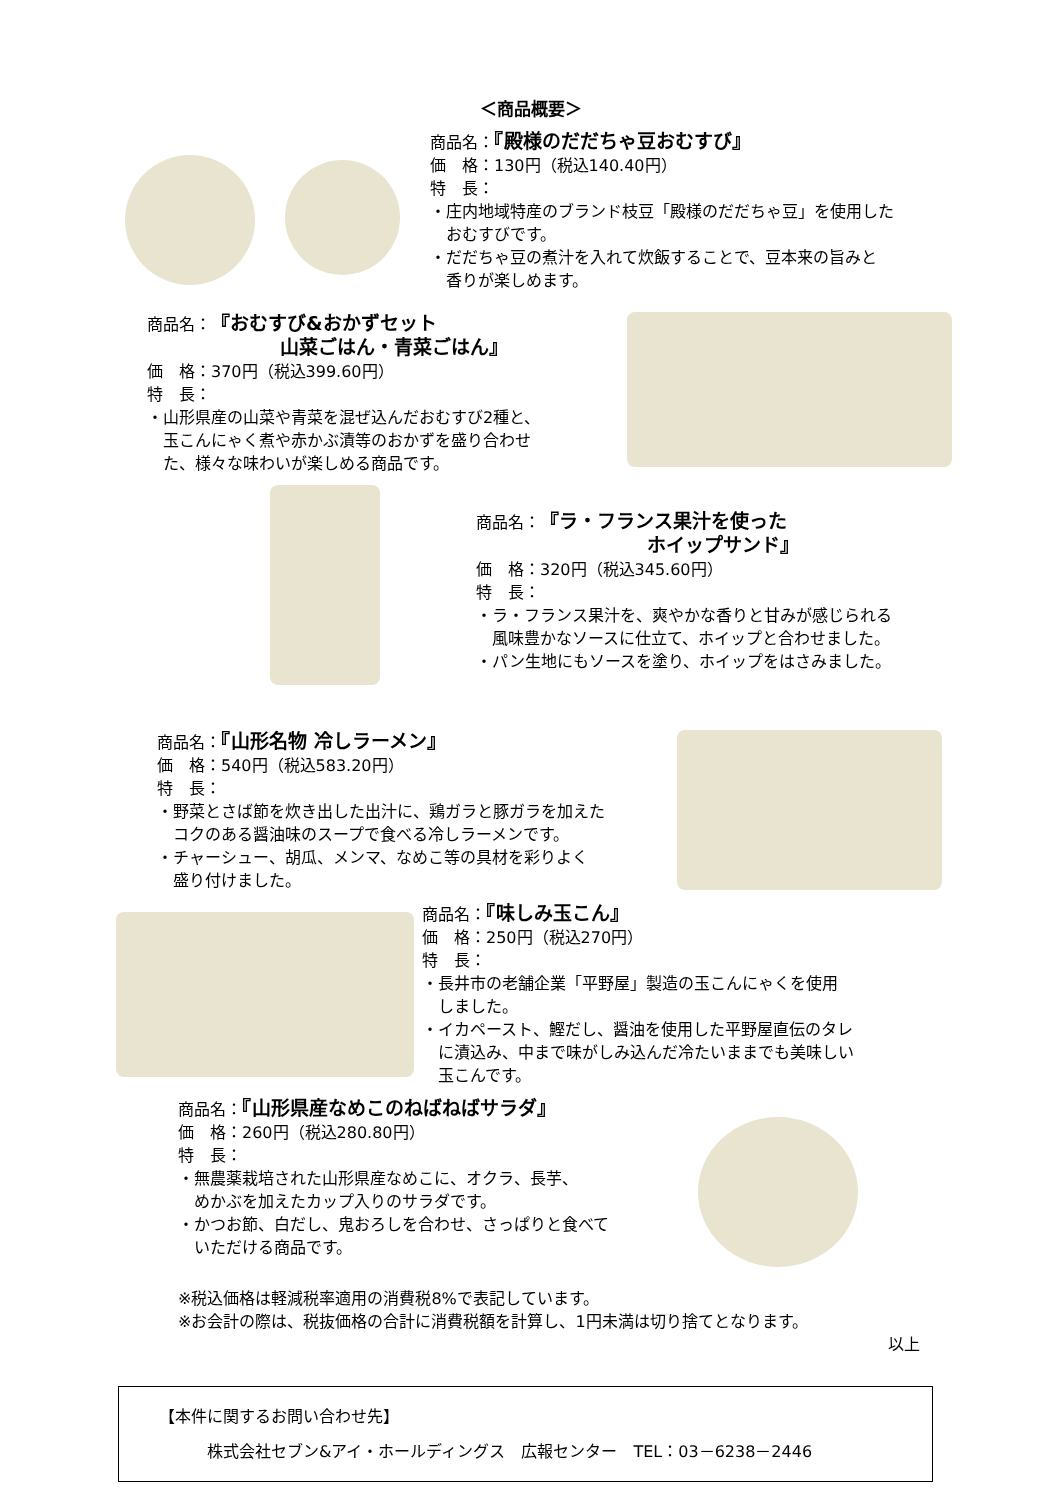＜商品概要＞
商品名：『殿様のだだちゃ豆おむすび』
価　格：130円（税込140.40円）
特　長：
・庄内地域特産のブランド枝豆「殿様のだだちゃ豆」を使用した
　おむすびです。
・だだちゃ豆の煮汁を入れて炊飯することで、豆本来の旨みと
　香りが楽しめます。
商品名：『おむすび&おかずセット
　　　　　　　山菜ごはん・青菜ごはん』
価　格：370円（税込399.60円）
特　長：
・山形県産の山菜や青菜を混ぜ込んだおむすび2種と、
　玉こんにゃく煮や赤かぶ漬等のおかずを盛り合わせ
　た、様々な味わいが楽しめる商品です。
商品名：『ラ・フランス果汁を使った
　　　　　　　　　ホイップサンド』
価　格：320円（税込345.60円）
特　長：
・ラ・フランス果汁を、爽やかな香りと甘みが感じられる
　風味豊かなソースに仕立て、ホイップと合わせました。
・パン生地にもソースを塗り、ホイップをはさみました。
商品名：『山形名物 冷しラーメン』
価　格：540円（税込583.20円）
特　長：
・野菜とさば節を炊き出した出汁に、鶏ガラと豚ガラを加えた
　コクのある醤油味のスープで食べる冷しラーメンです。
・チャーシュー、胡瓜、メンマ、なめこ等の具材を彩りよく
　盛り付けました。
商品名：『味しみ玉こん』
価　格：250円（税込270円）
特　長：
・長井市の老舗企業「平野屋」製造の玉こんにゃくを使用
　しました。
・イカペースト、鰹だし、醤油を使用した平野屋直伝のタレ
　に漬込み、中まで味がしみ込んだ冷たいままでも美味しい
　玉こんです。
商品名：『山形県産なめこのねばねばサラダ』
価　格：260円（税込280.80円）
特　長：
・無農薬栽培された山形県産なめこに、オクラ、長芋、
　めかぶを加えたカップ入りのサラダです。
・かつお節、白だし、鬼おろしを合わせ、さっぱりと食べて
　いただける商品です。
※税込価格は軽減税率適用の消費税8%で表記しています。
※お会計の際は、税抜価格の合計に消費税額を計算し、1円未満は切り捨てとなります。
以上
【本件に関するお問い合わせ先】
株式会社セブン&アイ・ホールディングス　広報センター　TEL：03－6238－2446